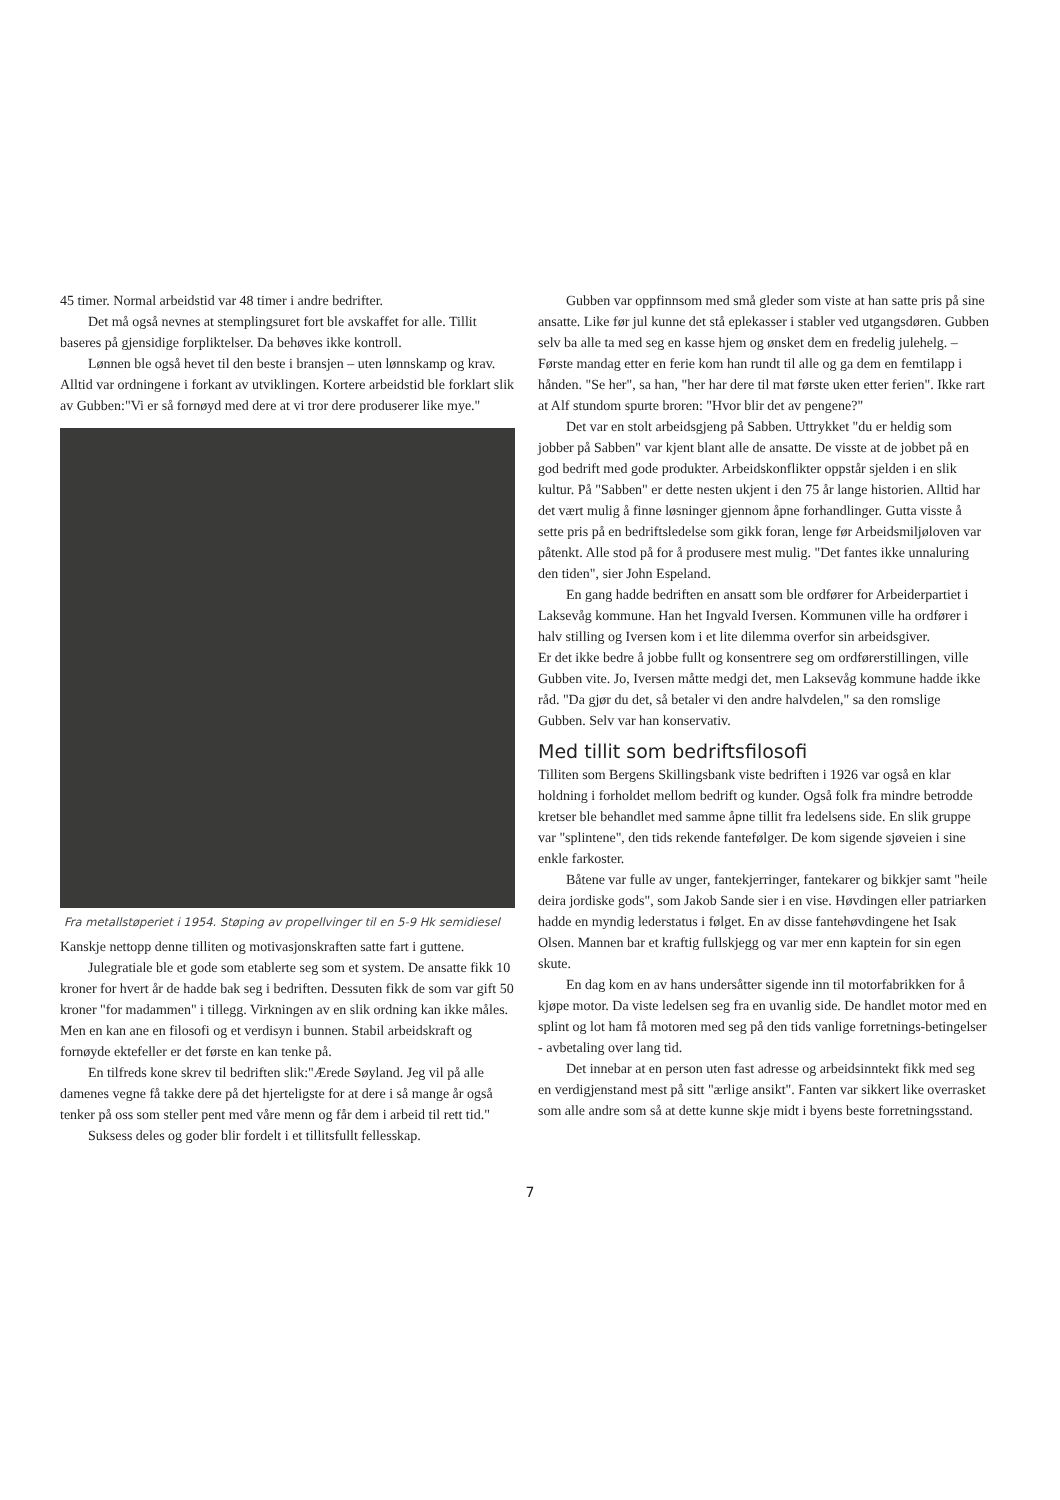45 timer. Normal arbeidstid var 48 timer i andre bedrifter.
Det må også nevnes at stemplingsuret fort ble avskaffet for alle. Tillit baseres på gjensidige forpliktelser. Da behøves ikke kontroll.
Lønnen ble også hevet til den beste i bransjen – uten lønnskamp og krav. Alltid var ordningene i forkant av utviklingen. Kortere arbeidstid ble forklart slik av Gubben:"Vi er så fornøyd med dere at vi tror dere produserer like mye."
Fra metallstøperiet i 1954. Støping av propellvinger til en 5-9 Hk semidiesel
Kanskje nettopp denne tilliten og motivasjonskraften satte fart i guttene.
Julegratiale ble et gode som etablerte seg som et system. De ansatte fikk 10 kroner for hvert år de hadde bak seg i bedriften. Dessuten fikk de som var gift 50 kroner "for madammen" i tillegg. Virkningen av en slik ordning kan ikke måles. Men en kan ane en filosofi og et verdisyn i bunnen. Stabil arbeidskraft og fornøyde ektefeller er det første en kan tenke på.
En tilfreds kone skrev til bedriften slik:"Ærede Søyland. Jeg vil på alle damenes vegne få takke dere på det hjerteligste for at dere i så mange år også tenker på oss som steller pent med våre menn og får dem i arbeid til rett tid."
Suksess deles og goder blir fordelt i et tillitsfullt fellesskap.
Gubben var oppfinnsom med små gleder som viste at han satte pris på sine ansatte. Like før jul kunne det stå eplekasser i stabler ved utgangsdøren. Gubben selv ba alle ta med seg en kasse hjem og ønsket dem en fredelig julehelg. – Første mandag etter en ferie kom han rundt til alle og ga dem en femtilapp i hånden. "Se her", sa han, "her har dere til mat første uken etter ferien". Ikke rart at Alf stundom spurte broren: "Hvor blir det av pengene?"
Det var en stolt arbeidsgjeng på Sabben. Uttrykket "du er heldig som jobber på Sabben" var kjent blant alle de ansatte. De visste at de jobbet på en god bedrift med gode produkter. Arbeidskonflikter oppstår sjelden i en slik kultur. På "Sabben" er dette nesten ukjent i den 75 år lange historien. Alltid har det vært mulig å finne løsninger gjennom åpne forhandlinger. Gutta visste å sette pris på en bedriftsledelse som gikk foran, lenge før Arbeidsmiljøloven var påtenkt. Alle stod på for å produsere mest mulig. "Det fantes ikke unnaluring den tiden", sier John Espeland.
En gang hadde bedriften en ansatt som ble ordfører for Arbeiderpartiet i Laksevåg kommune. Han het Ingvald Iversen. Kommunen ville ha ordfører i halv stilling og Iversen kom i et lite dilemma overfor sin arbeidsgiver.
Er det ikke bedre å jobbe fullt og konsentrere seg om ordførerstillingen, ville Gubben vite. Jo, Iversen måtte medgi det, men Laksevåg kommune hadde ikke råd. "Da gjør du det, så betaler vi den andre halvdelen," sa den romslige Gubben. Selv var han konservativ.
Med tillit som bedriftsfilosofi
Tilliten som Bergens Skillingsbank viste bedriften i 1926 var også en klar holdning i forholdet mellom bedrift og kunder. Også folk fra mindre betrodde kretser ble behandlet med samme åpne tillit fra ledelsens side. En slik gruppe var "splintene", den tids rekende fantefølger. De kom sigende sjøveien i sine enkle farkoster.
Båtene var fulle av unger, fantekjerringer, fantekarer og bikkjer samt "heile deira jordiske gods", som Jakob Sande sier i en vise. Høvdingen eller patriarken hadde en myndig lederstatus i følget. En av disse fantehøvdingene het Isak Olsen. Mannen bar et kraftig fullskjegg og var mer enn kaptein for sin egen skute.
En dag kom en av hans undersåtter sigende inn til motorfabrikken for å kjøpe motor. Da viste ledelsen seg fra en uvanlig side. De handlet motor med en splint og lot ham få motoren med seg på den tids vanlige forretnings-betingelser - avbetaling over lang tid.
Det innebar at en person uten fast adresse og arbeidsinntekt fikk med seg en verdigjenstand mest på sitt "ærlige ansikt". Fanten var sikkert like overrasket som alle andre som så at dette kunne skje midt i byens beste forretningsstand.
7